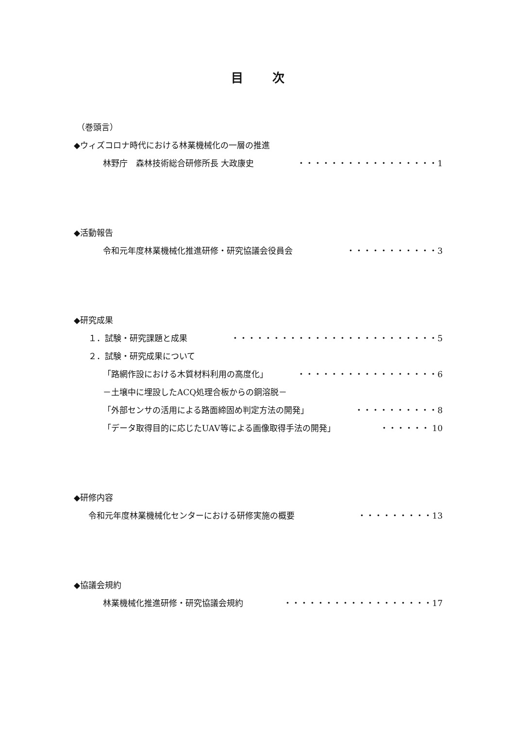目次
（巻頭言）
◆ウィズコロナ時代における林業機械化の一層の推進
林野庁　森林技術総合研修所長 大政康史 ・・・・・・・・・・・・・・・・・1
◆活動報告
令和元年度林業機械化推進研修・研究協議会役員会 ・・・・・・・・・・・3
◆研究成果
１．試験・研究課題と成果 ・・・・・・・・・・・・・・・・・・・・・・・・・5
２．試験・研究成果について
「路網作設における木質材料利用の高度化」 ・・・・・・・・・・・・・・・・・6
－土壌中に埋設したACQ処理合板からの銅溶脱－
「外部センサの活用による路面締固め判定方法の開発」 ・・・・・・・・・・8
「データ取得目的に応じたUAV等による画像取得手法の開発」 ・・・・・・ 10
◆研修内容
令和元年度林業機械化センターにおける研修実施の概要 ・・・・・・・・・13
◆協議会規約
林業機械化推進研修・研究協議会規約 ・・・・・・・・・・・・・・・・・・17